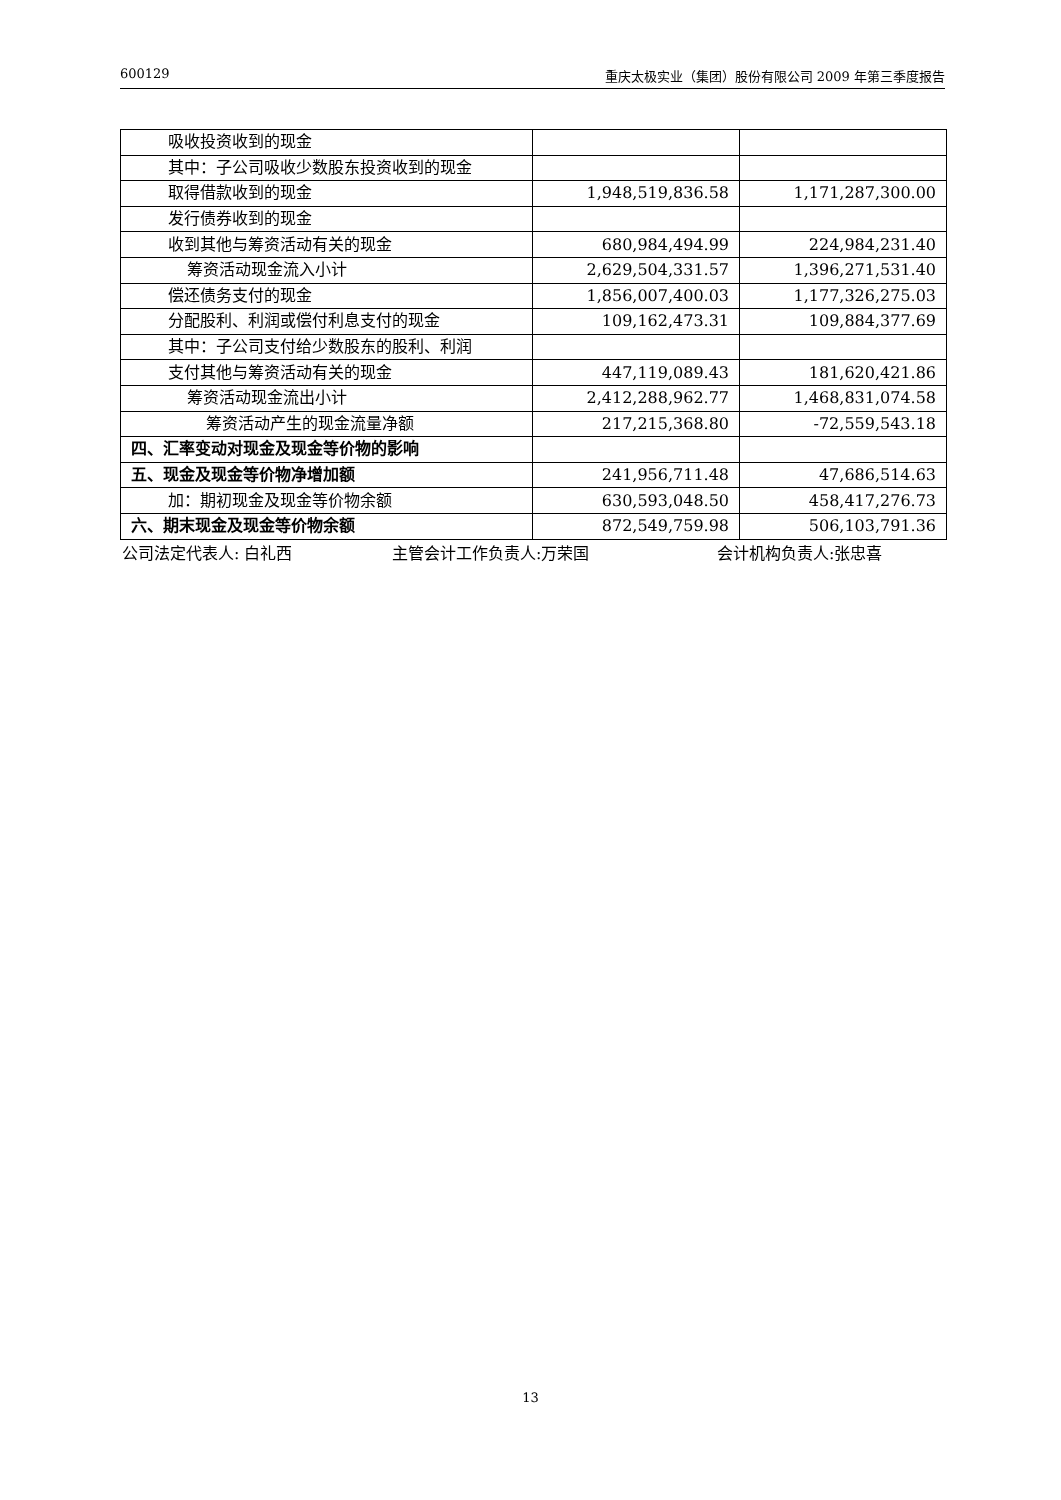600129 重庆太极实业（集团）股份有限公司 2009 年第三季度报告
| 吸收投资收到的现金 | | |
| 其中：子公司吸收少数股东投资收到的现金 | | |
| 取得借款收到的现金 | 1,948,519,836.58 | 1,171,287,300.00 |
| 发行债券收到的现金 | | |
| 收到其他与筹资活动有关的现金 | 680,984,494.99 | 224,984,231.40 |
| 筹资活动现金流入小计 | 2,629,504,331.57 | 1,396,271,531.40 |
| 偿还债务支付的现金 | 1,856,007,400.03 | 1,177,326,275.03 |
| 分配股利、利润或偿付利息支付的现金 | 109,162,473.31 | 109,884,377.69 |
| 其中：子公司支付给少数股东的股利、利润 | | |
| 支付其他与筹资活动有关的现金 | 447,119,089.43 | 181,620,421.86 |
| 筹资活动现金流出小计 | 2,412,288,962.77 | 1,468,831,074.58 |
| 筹资活动产生的现金流量净额 | 217,215,368.80 | -72,559,543.18 |
| 四、汇率变动对现金及现金等价物的影响 | | |
| 五、现金及现金等价物净增加额 | 241,956,711.48 | 47,686,514.63 |
| 加：期初现金及现金等价物余额 | 630,593,048.50 | 458,417,276.73 |
| 六、期末现金及现金等价物余额 | 872,549,759.98 | 506,103,791.36 |
公司法定代表人: 白礼西 主管会计工作负责人:万荣国 会计机构负责人:张忠喜
13